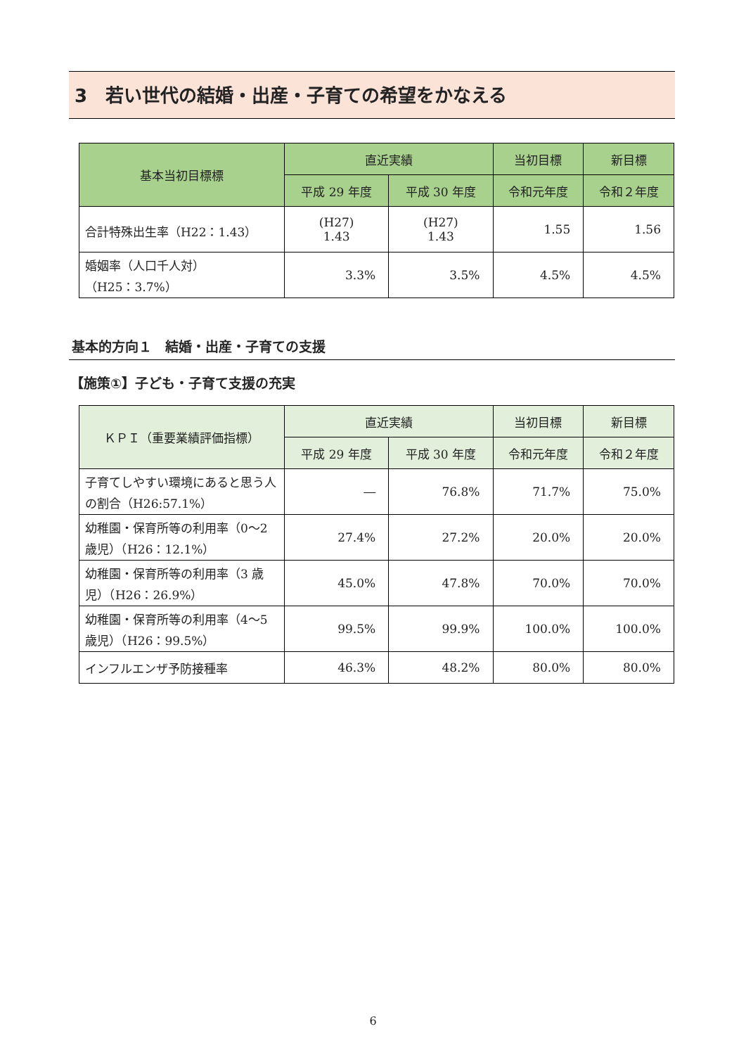3　若い世代の結婚・出産・子育ての希望をかなえる
| 基本当初目標標 | 直近実績 | | 当初目標 | 新目標 |
| --- | --- | --- | --- | --- |
| | 平成 29 年度 | 平成 30 年度 | 令和元年度 | 令和２年度 |
| 合計特殊出生率（H22：1.43） | (H27) 1.43 | (H27) 1.43 | 1.55 | 1.56 |
| 婚姻率（人口千人対） （H25：3.7%） | 3.3% | 3.5% | 4.5% | 4.5% |
基本的方向１　結婚・出産・子育ての支援
【施策①】子ども・子育て支援の充実
| ＫＰＩ（重要業績評価指標） | 直近実績 | | 当初目標 | 新目標 |
| --- | --- | --- | --- | --- |
| | 平成 29 年度 | 平成 30 年度 | 令和元年度 | 令和２年度 |
| 子育てしやすい環境にあると思う人の割合（H26:57.1%） | ― | 76.8% | 71.7% | 75.0% |
| 幼稚園・保育所等の利用率（0～2 歳児）（H26：12.1%） | 27.4% | 27.2% | 20.0% | 20.0% |
| 幼稚園・保育所等の利用率（3 歳児）（H26：26.9%） | 45.0% | 47.8% | 70.0% | 70.0% |
| 幼稚園・保育所等の利用率（4～5 歳児）（H26：99.5%） | 99.5% | 99.9% | 100.0% | 100.0% |
| インフルエンザ予防接種率 | 46.3% | 48.2% | 80.0% | 80.0% |
6